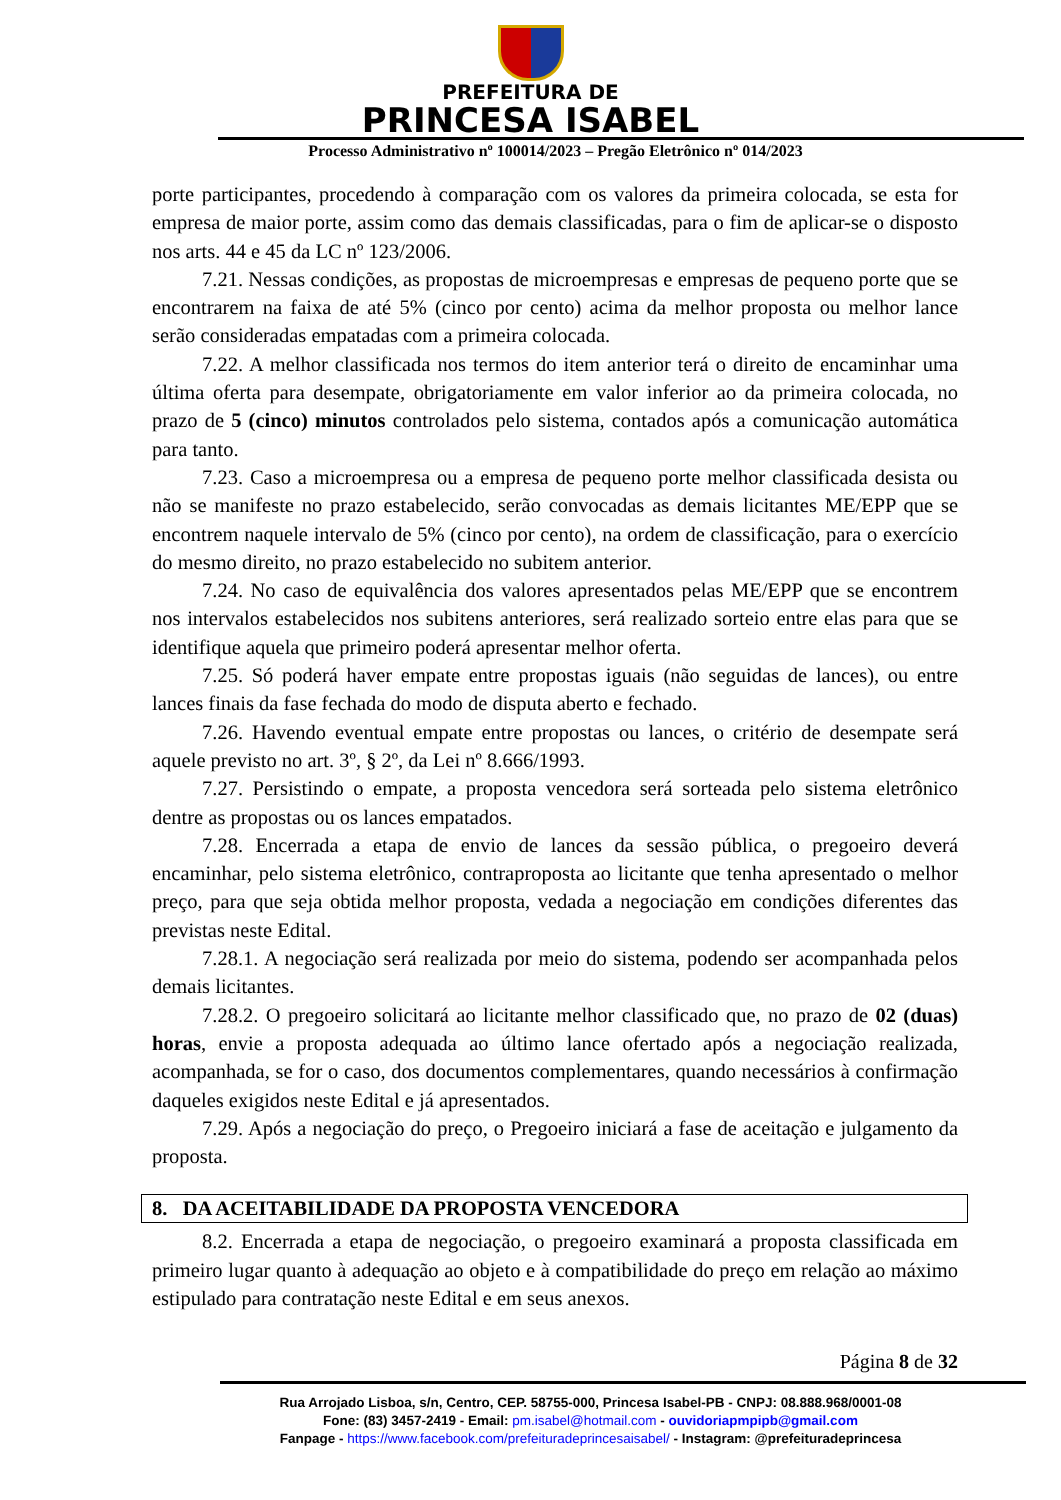PREFEITURA DE
PRINCESA ISABEL
Processo Administrativo nº 100014/2023 – Pregão Eletrônico nº 014/2023
porte participantes, procedendo à comparação com os valores da primeira colocada, se esta for empresa de maior porte, assim como das demais classificadas, para o fim de aplicar-se o disposto nos arts. 44 e 45 da LC nº 123/2006.
7.21. Nessas condições, as propostas de microempresas e empresas de pequeno porte que se encontrarem na faixa de até 5% (cinco por cento) acima da melhor proposta ou melhor lance serão consideradas empatadas com a primeira colocada.
7.22. A melhor classificada nos termos do item anterior terá o direito de encaminhar uma última oferta para desempate, obrigatoriamente em valor inferior ao da primeira colocada, no prazo de 5 (cinco) minutos controlados pelo sistema, contados após a comunicação automática para tanto.
7.23. Caso a microempresa ou a empresa de pequeno porte melhor classificada desista ou não se manifeste no prazo estabelecido, serão convocadas as demais licitantes ME/EPP que se encontrem naquele intervalo de 5% (cinco por cento), na ordem de classificação, para o exercício do mesmo direito, no prazo estabelecido no subitem anterior.
7.24. No caso de equivalência dos valores apresentados pelas ME/EPP que se encontrem nos intervalos estabelecidos nos subitens anteriores, será realizado sorteio entre elas para que se identifique aquela que primeiro poderá apresentar melhor oferta.
7.25. Só poderá haver empate entre propostas iguais (não seguidas de lances), ou entre lances finais da fase fechada do modo de disputa aberto e fechado.
7.26. Havendo eventual empate entre propostas ou lances, o critério de desempate será aquele previsto no art. 3º, § 2º, da Lei nº 8.666/1993.
7.27. Persistindo o empate, a proposta vencedora será sorteada pelo sistema eletrônico dentre as propostas ou os lances empatados.
7.28. Encerrada a etapa de envio de lances da sessão pública, o pregoeiro deverá encaminhar, pelo sistema eletrônico, contraproposta ao licitante que tenha apresentado o melhor preço, para que seja obtida melhor proposta, vedada a negociação em condições diferentes das previstas neste Edital.
7.28.1. A negociação será realizada por meio do sistema, podendo ser acompanhada pelos demais licitantes.
7.28.2. O pregoeiro solicitará ao licitante melhor classificado que, no prazo de 02 (duas) horas, envie a proposta adequada ao último lance ofertado após a negociação realizada, acompanhada, se for o caso, dos documentos complementares, quando necessários à confirmação daqueles exigidos neste Edital e já apresentados.
7.29. Após a negociação do preço, o Pregoeiro iniciará a fase de aceitação e julgamento da proposta.
8. DA ACEITABILIDADE DA PROPOSTA VENCEDORA
8.2. Encerrada a etapa de negociação, o pregoeiro examinará a proposta classificada em primeiro lugar quanto à adequação ao objeto e à compatibilidade do preço em relação ao máximo estipulado para contratação neste Edital e em seus anexos.
Página 8 de 32
Rua Arrojado Lisboa, s/n, Centro, CEP. 58755-000, Princesa Isabel-PB - CNPJ: 08.888.968/0001-08
Fone: (83) 3457-2419 - Email: pm.isabel@hotmail.com - ouvidoriapmpipb@gmail.com
Fanpage - https://www.facebook.com/prefeituradeprincesaisabel/ - Instagram: @prefeituradeprincesa